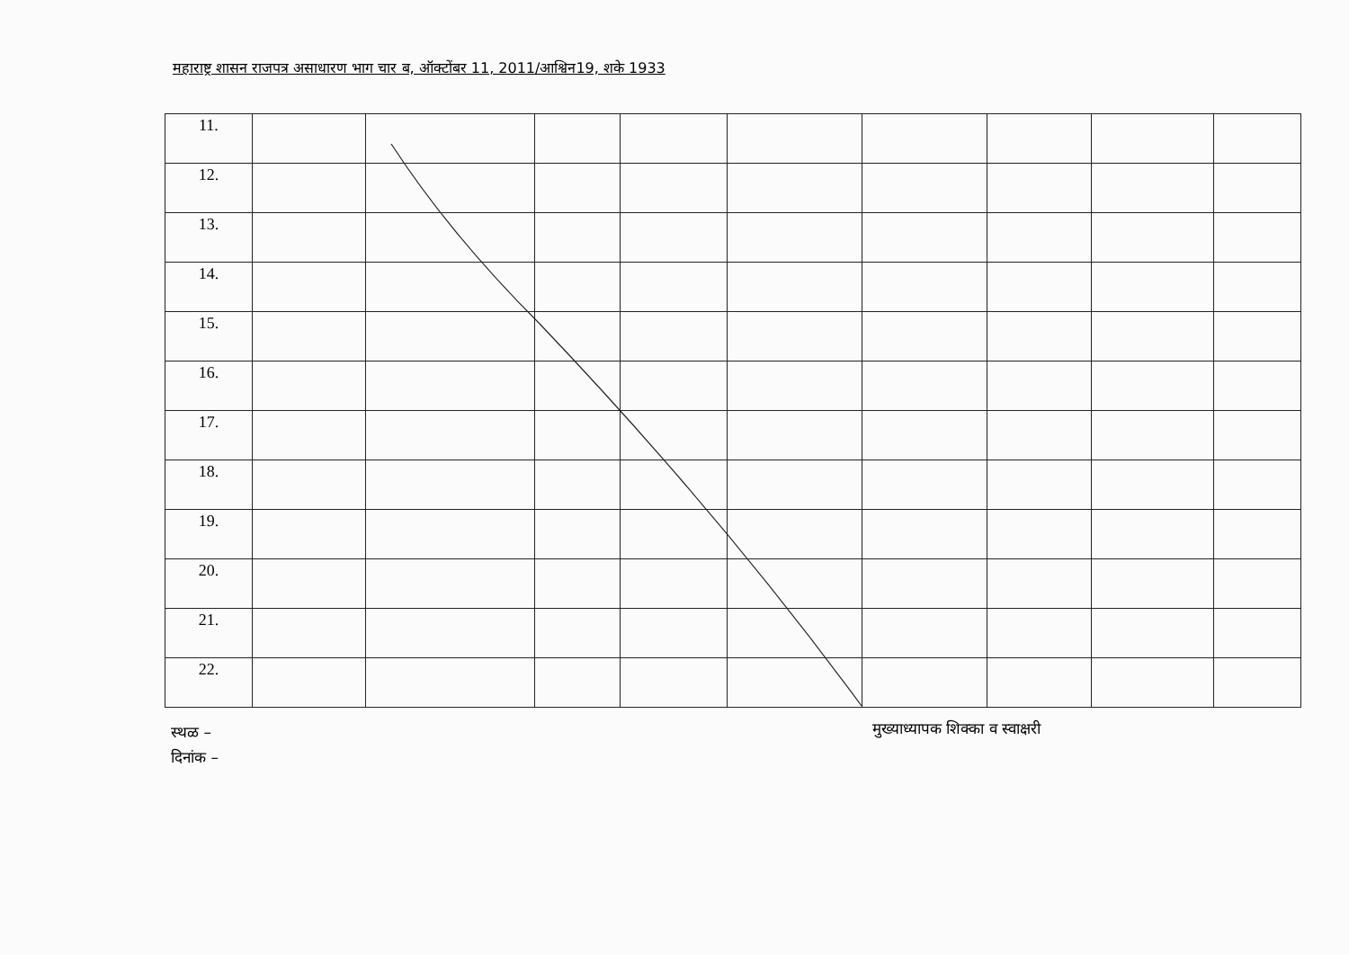महाराष्ट्र शासन राजपत्र असाधारण भाग चार ब, ऑक्टोंबर 11, 2011/आश्विन19, शके 1933
| 11. | | | | | | | | | |
| 12. | | | | | | | | | |
| 13. | | | | | | | | | |
| 14. | | | | | | | | | |
| 15. | | | | | | | | | |
| 16. | | | | | | | | | |
| 17. | | | | | | | | | |
| 18. | | | | | | | | | |
| 19. | | | | | | | | | |
| 20. | | | | | | | | | |
| 21. | | | | | | | | | |
| 22. | | | | | | | | | |
स्थळ –
दिनांक –
मुख्याध्यापक शिक्का व स्वाक्षरी